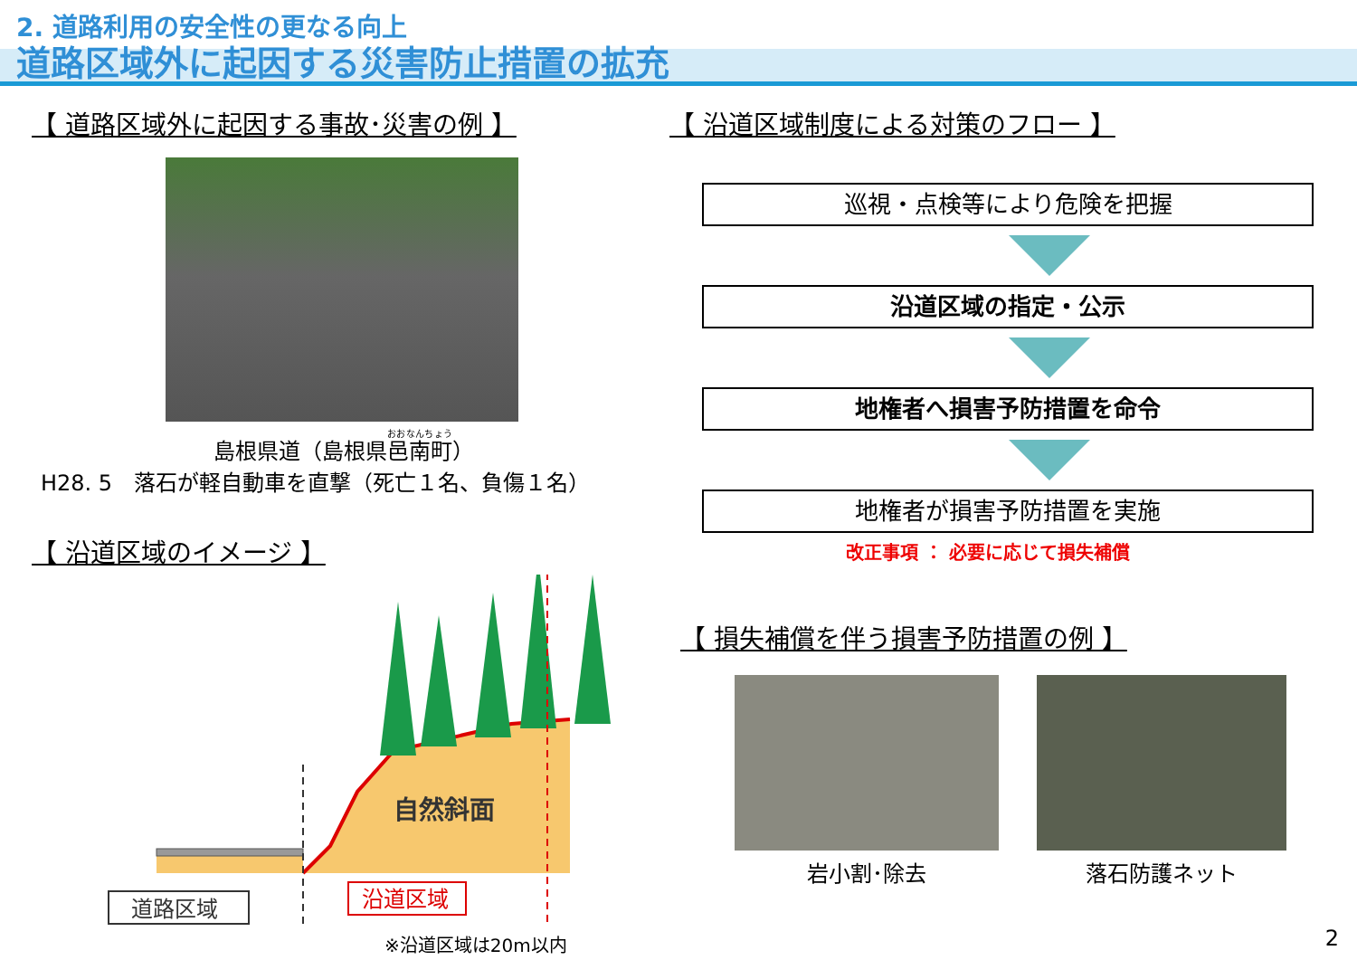2. 道路利用の安全性の更なる向上
道路区域外に起因する災害防止措置の拡充
【 道路区域外に起因する事故･災害の例 】
島根県道（島根県邑南町）
H28. 5　落石が軽自動車を直撃（死亡１名、負傷１名）
【 沿道区域のイメージ 】
自然斜面
道路区域
沿道区域
※沿道区域は20m以内
【 沿道区域制度による対策のフロー 】
巡視・点検等により危険を把握
沿道区域の指定・公示
地権者へ損害予防措置を命令
地権者が損害予防措置を実施
改正事項 ： 必要に応じて損失補償
【 損失補償を伴う損害予防措置の例 】
岩小割･除去 落石防護ネット
2